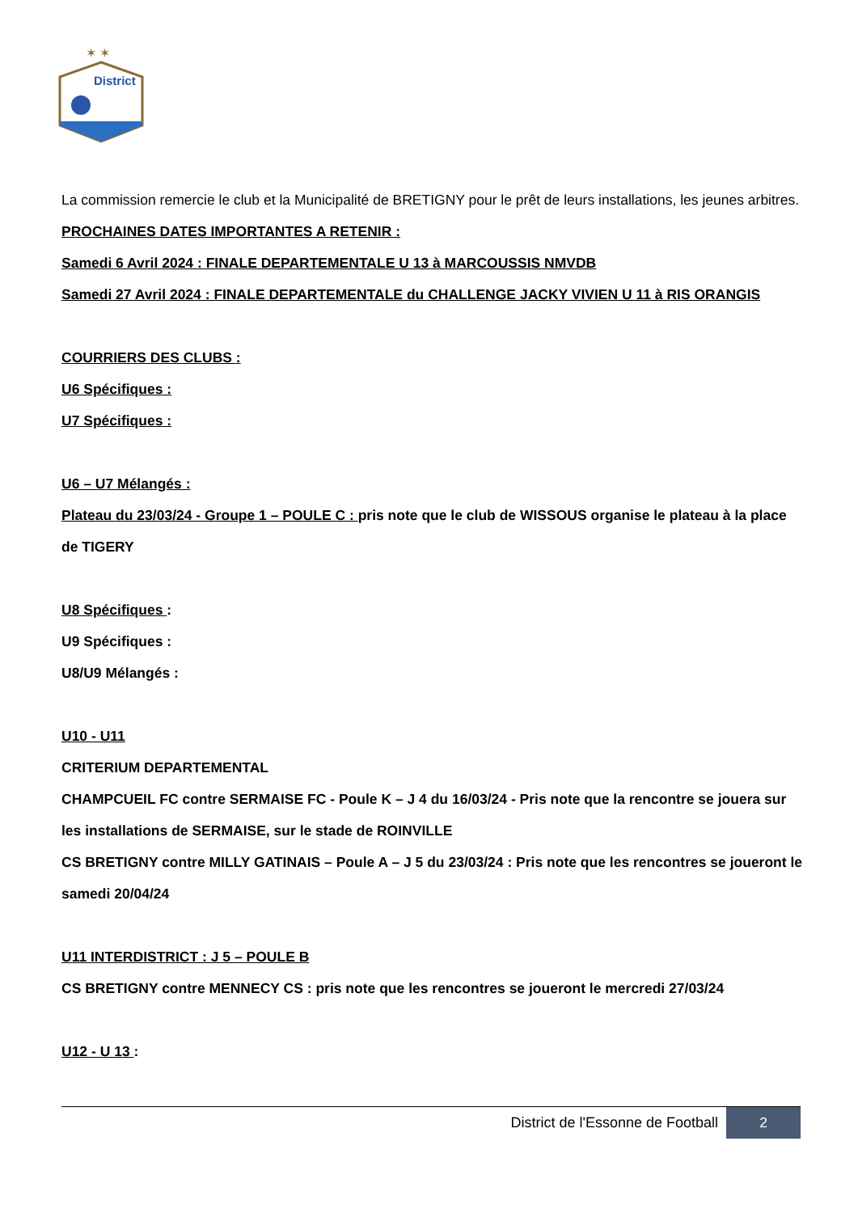✶ ✶
District
La commission remercie le club et la Municipalité de BRETIGNY pour le prêt de leurs installations, les jeunes arbitres.
PROCHAINES DATES IMPORTANTES A RETENIR :
Samedi 6 Avril 2024 : FINALE DEPARTEMENTALE U 13 à MARCOUSSIS NMVDB
Samedi 27 Avril 2024 : FINALE DEPARTEMENTALE du CHALLENGE JACKY VIVIEN U 11 à RIS ORANGIS
COURRIERS DES CLUBS :
U6 Spécifiques :
U7 Spécifiques :
U6 – U7 Mélangés :
Plateau du 23/03/24 - Groupe 1 – POULE C : pris note que le club de WISSOUS organise le plateau à la place de TIGERY
U8 Spécifiques :
U9 Spécifiques :
U8/U9 Mélangés :
U10 - U11
CRITERIUM DEPARTEMENTAL
CHAMPCUEIL FC contre SERMAISE FC - Poule K – J 4 du 16/03/24 - Pris note que la rencontre se jouera sur les installations de SERMAISE, sur le stade de ROINVILLE
CS BRETIGNY contre MILLY GATINAIS – Poule A – J 5 du 23/03/24 : Pris note que les rencontres se joueront le samedi 20/04/24
U11 INTERDISTRICT : J 5 – POULE B
CS BRETIGNY contre MENNECY CS : pris note que les rencontres se joueront le mercredi 27/03/24
U12 - U 13 :
District de l'Essonne de Football
2